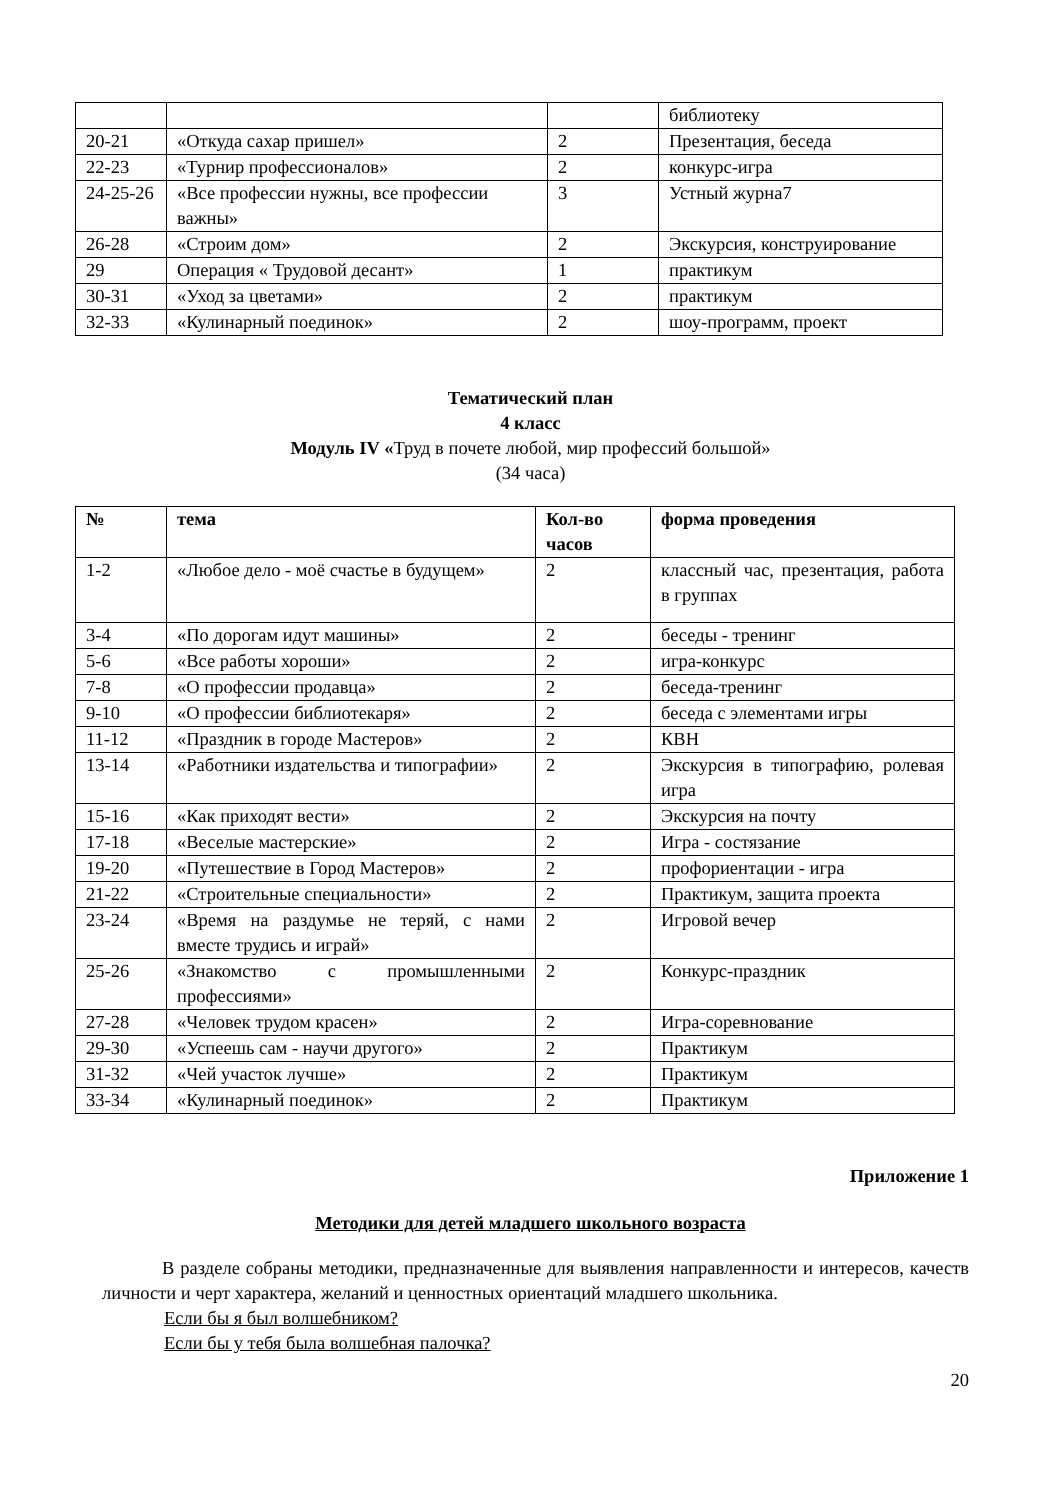| | | | библиотеку |
| 20-21 | «Откуда сахар пришел» | 2 | Презентация, беседа |
| 22-23 | «Турнир профессионалов» | 2 | конкурс-игра |
| 24-25-26 | «Все профессии нужны, все профессии важны» | 3 | Устный журна7 |
| 26-28 | «Строим дом» | 2 | Экскурсия, конструирование |
| 29 | Операция « Трудовой десант» | 1 | практикум |
| 30-31 | «Уход за цветами» | 2 | практикум |
| 32-33 | «Кулинарный поединок» | 2 | шоу-программ, проект |
Тематический план
4 класс
Модуль IV «Труд в почете любой, мир профессий большой»
(34 часа)
| № | тема | Кол-во часов | форма проведения |
| --- | --- | --- | --- |
| 1-2 | «Любое дело - моё счастье в будущем» | 2 | классный час, презентация, работа в группах |
| 3-4 | «По дорогам идут машины» | 2 | беседы - тренинг |
| 5-6 | «Все работы хороши» | 2 | игра-конкурс |
| 7-8 | «О профессии продавца» | 2 | беседа-тренинг |
| 9-10 | «О профессии библиотекаря» | 2 | беседа с элементами игры |
| 11-12 | «Праздник в городе Мастеров» | 2 | КВН |
| 13-14 | «Работники издательства и типографии» | 2 | Экскурсия в типографию, ролевая игра |
| 15-16 | «Как приходят вести» | 2 | Экскурсия на почту |
| 17-18 | «Веселые мастерские» | 2 | Игра - состязание |
| 19-20 | «Путешествие в Город Мастеров» | 2 | профориентации - игра |
| 21-22 | «Строительные специальности» | 2 | Практикум, защита проекта |
| 23-24 | «Время на раздумье не теряй, с нами вместе трудись и играй» | 2 | Игровой вечер |
| 25-26 | «Знакомство с промышленными профессиями» | 2 | Конкурс-праздник |
| 27-28 | «Человек трудом красен» | 2 | Игра-соревнование |
| 29-30 | «Успеешь сам - научи другого» | 2 | Практикум |
| 31-32 | «Чей участок лучше» | 2 | Практикум |
| 33-34 | «Кулинарный поединок» | 2 | Практикум |
Приложение 1
Методики для детей младшего школьного возраста
В разделе собраны методики, предназначенные для выявления направленности и интересов, качеств личности и черт характера, желаний и ценностных ориентаций младшего школьника.
Если бы я был волшебником?
Если бы у тебя была волшебная палочка?
20